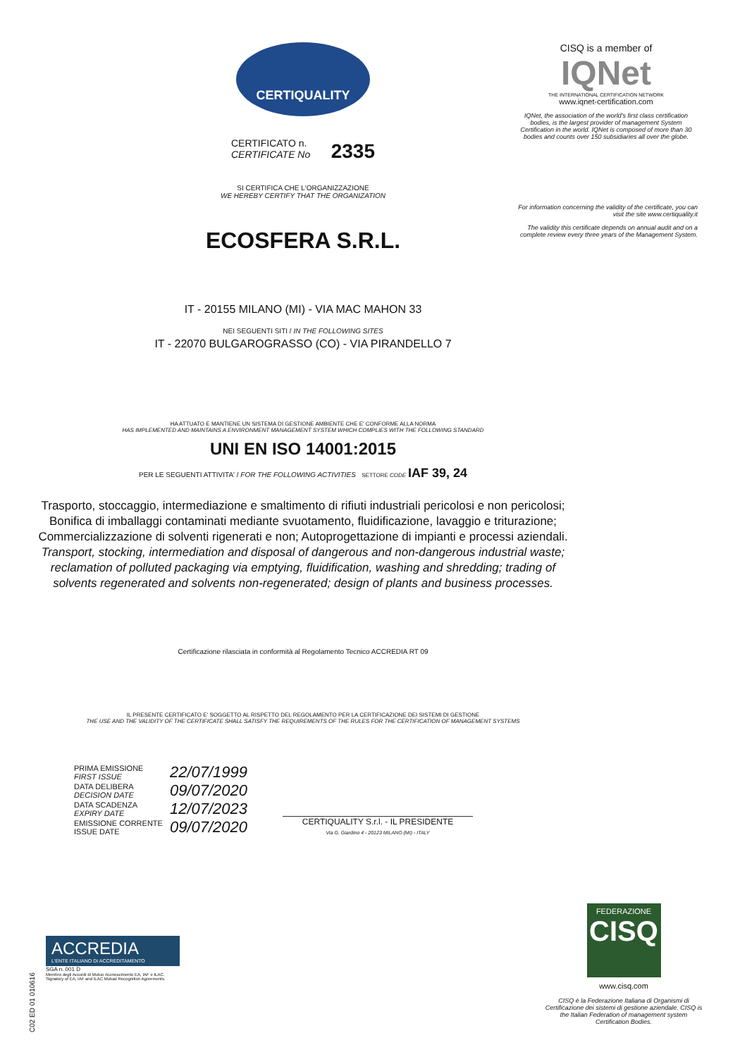CERTIQUALITY
CERTIFICATO n.
CERTIFICATE No 2335
SI CERTIFICA CHE L'ORGANIZZAZIONE
WE HEREBY CERTIFY THAT THE ORGANIZATION
ECOSFERA S.R.L.
IT - 20155 MILANO (MI) - VIA MAC MAHON 33
NEI SEGUENTI SITI / IN THE FOLLOWING SITES
IT - 22070 BULGAROGRASSO (CO) - VIA PIRANDELLO 7
HA ATTUATO E MANTIENE UN SISTEMA DI GESTIONE AMBIENTE CHE E' CONFORME ALLA NORMA
HAS IMPLEMENTED AND MAINTAINS A ENVIRONMENT MANAGEMENT SYSTEM WHICH COMPLIES WITH THE FOLLOWING STANDARD
UNI EN ISO 14001:2015
PER LE SEGUENTI ATTIVITA' / FOR THE FOLLOWING ACTIVITIES SETTORE CODE IAF 39, 24
Trasporto, stoccaggio, intermediazione e smaltimento di rifiuti industriali pericolosi e non pericolosi; Bonifica di imballaggi contaminati mediante svuotamento, fluidificazione, lavaggio e triturazione; Commercializzazione di solventi rigenerati e non; Autoprogettazione di impianti e processi aziendali.
Transport, stocking, intermediation and disposal of dangerous and non-dangerous industrial waste; reclamation of polluted packaging via emptying, fluidification, washing and shredding; trading of solvents regenerated and solvents non-regenerated; design of plants and business processes.
Certificazione rilasciata in conformità al Regolamento Tecnico ACCREDIA RT 09
IL PRESENTE CERTIFICATO E' SOGGETTO AL RISPETTO DEL REGOLAMENTO PER LA CERTIFICAZIONE DEI SISTEMI DI GESTIONE
THE USE AND THE VALIDITY OF THE CERTIFICATE SHALL SATISFY THE REQUIREMENTS OF THE RULES FOR THE CERTIFICATION OF MANAGEMENT SYSTEMS
| PRIMA EMISSIONE FIRST ISSUE | 22/07/1999 |
| DATA DELIBERA DECISION DATE | 09/07/2020 |
| DATA SCADENZA EXPIRY DATE | 12/07/2023 |
| EMISSIONE CORRENTE ISSUE DATE | 09/07/2020 |
CERTIQUALITY S.r.l. - IL PRESIDENTE
Via G. Giardino 4 - 20123 MILANO (MI) - ITALY
CISQ is a member of
IQNet
THE INTERNATIONAL CERTIFICATION NETWORK
www.iqnet-certification.com
IQNet, the association of the world's first class certification bodies, is the largest provider of management System Certification in the world. IQNet is composed of more than 30 bodies and counts over 150 subsidiaries all over the globe.
For information concerning the validity of the certificate, you can visit the site www.certiquality.it
The validity this certificate depends on annual audit and on a complete review every three years of the Management System.
ACCREDIA
L'ENTE ITALIANO DI ACCREDITAMENTO
SGA n. 001 D
Membro degli Accordi di Mutuo riconoscimento EA, IAF e ILAC. Signatory of EA, IAF and ILAC Mutual Recognition Agreements.
C02 ED 01 010616
FEDERAZIONE
CISQ
www.cisq.com
CISQ è la Federazione Italiana di Organismi di Certificazione dei sistemi di gestione aziendale. CISQ is the Italian Federation of management system Certification Bodies.